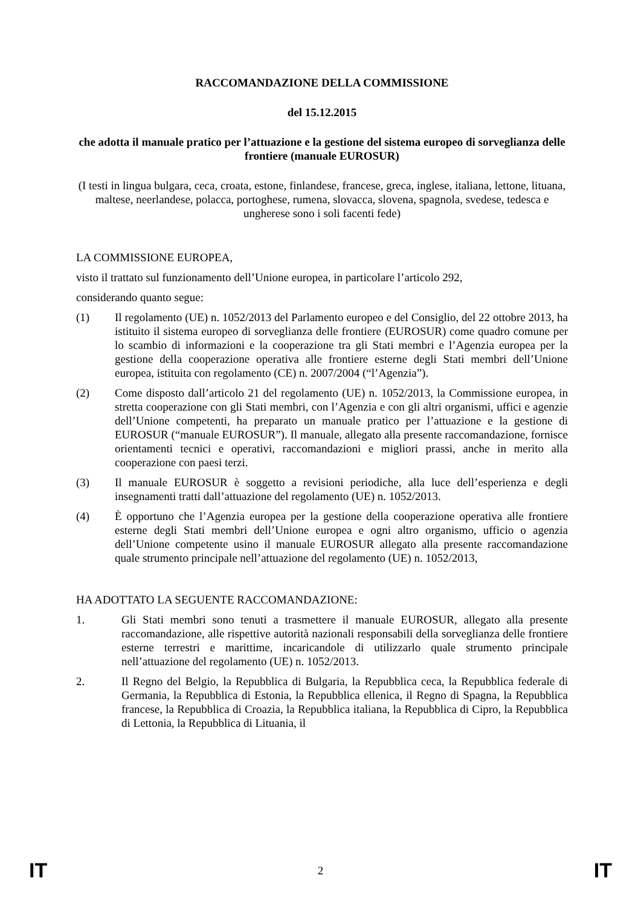RACCOMANDAZIONE DELLA COMMISSIONE
del 15.12.2015
che adotta il manuale pratico per l’attuazione e la gestione del sistema europeo di sorveglianza delle frontiere (manuale EUROSUR)
(I testi in lingua bulgara, ceca, croata, estone, finlandese, francese, greca, inglese, italiana, lettone, lituana, maltese, neerlandese, polacca, portoghese, rumena, slovacca, slovena, spagnola, svedese, tedesca e ungherese sono i soli facenti fede)
LA COMMISSIONE EUROPEA,
visto il trattato sul funzionamento dell’Unione europea, in particolare l’articolo 292,
considerando quanto segue:
(1) Il regolamento (UE) n. 1052/2013 del Parlamento europeo e del Consiglio, del 22 ottobre 2013, ha istituito il sistema europeo di sorveglianza delle frontiere (EUROSUR) come quadro comune per lo scambio di informazioni e la cooperazione tra gli Stati membri e l’Agenzia europea per la gestione della cooperazione operativa alle frontiere esterne degli Stati membri dell’Unione europea, istituita con regolamento (CE) n. 2007/2004 (“l’Agenzia”).
(2) Come disposto dall’articolo 21 del regolamento (UE) n. 1052/2013, la Commissione europea, in stretta cooperazione con gli Stati membri, con l’Agenzia e con gli altri organismi, uffici e agenzie dell’Unione competenti, ha preparato un manuale pratico per l’attuazione e la gestione di EUROSUR (“manuale EUROSUR”). Il manuale, allegato alla presente raccomandazione, fornisce orientamenti tecnici e operativi, raccomandazioni e migliori prassi, anche in merito alla cooperazione con paesi terzi.
(3) Il manuale EUROSUR è soggetto a revisioni periodiche, alla luce dell’esperienza e degli insegnamenti tratti dall’attuazione del regolamento (UE) n. 1052/2013.
(4) È opportuno che l’Agenzia europea per la gestione della cooperazione operativa alle frontiere esterne degli Stati membri dell’Unione europea e ogni altro organismo, ufficio o agenzia dell’Unione competente usino il manuale EUROSUR allegato alla presente raccomandazione quale strumento principale nell’attuazione del regolamento (UE) n. 1052/2013,
HA ADOTTATO LA SEGUENTE RACCOMANDAZIONE:
1. Gli Stati membri sono tenuti a trasmettere il manuale EUROSUR, allegato alla presente raccomandazione, alle rispettive autorità nazionali responsabili della sorveglianza delle frontiere esterne terrestri e marittime, incaricandole di utilizzarlo quale strumento principale nell’attuazione del regolamento (UE) n. 1052/2013.
2. Il Regno del Belgio, la Repubblica di Bulgaria, la Repubblica ceca, la Repubblica federale di Germania, la Repubblica di Estonia, la Repubblica ellenica, il Regno di Spagna, la Repubblica francese, la Repubblica di Croazia, la Repubblica italiana, la Repubblica di Cipro, la Repubblica di Lettonia, la Repubblica di Lituania, il
IT 2 IT